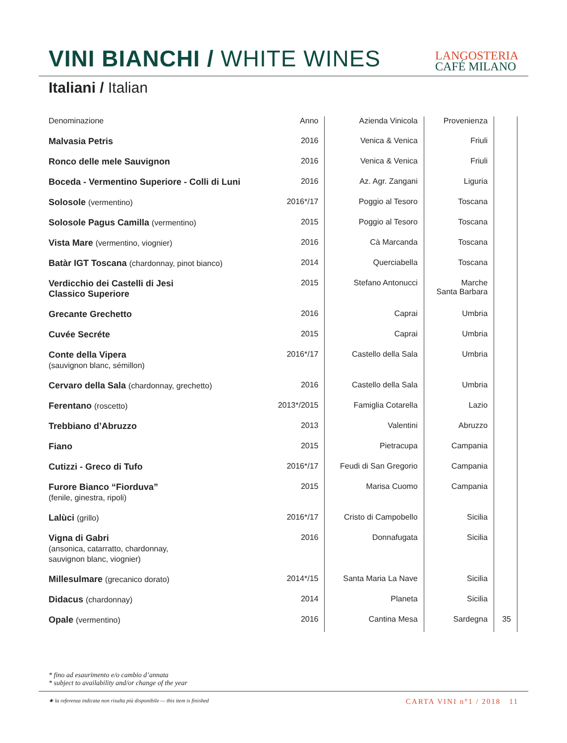VINI BIANCHI / WHITE WINES
LANGOSTERIA
CAFÉ MILANO
Italiani / Italian
| Denominazione | Anno | Azienda Vinicola | Provenienza | |
| --- | --- | --- | --- | --- |
| Malvasia Petris | 2016 | Venica & Venica | Friuli | |
| Ronco delle mele Sauvignon | 2016 | Venica & Venica | Friuli | |
| Boceda - Vermentino Superiore - Colli di Luni | 2016 | Az. Agr. Zangani | Liguria | |
| Solosole (vermentino) | 2016*/17 | Poggio al Tesoro | Toscana | |
| Solosole Pagus Camilla (vermentino) | 2015 | Poggio al Tesoro | Toscana | |
| Vista Mare (vermentino, viognier) | 2016 | Cà Marcanda | Toscana | |
| Batàr IGT Toscana (chardonnay, pinot bianco) | 2014 | Querciabella | Toscana | |
| Verdicchio dei Castelli di Jesi Classico Superiore | 2015 | Stefano Antonucci | Marche Santa Barbara | |
| Grecante Grechetto | 2016 | Caprai | Umbria | |
| Cuvée Secréte | 2015 | Caprai | Umbria | |
| Conte della Vipera (sauvignon blanc, sémillon) | 2016*/17 | Castello della Sala | Umbria | |
| Cervaro della Sala (chardonnay, grechetto) | 2016 | Castello della Sala | Umbria | |
| Ferentano (roscetto) | 2013*/2015 | Famiglia Cotarella | Lazio | |
| Trebbiano d’Abruzzo | 2013 | Valentini | Abruzzo | |
| Fiano | 2015 | Pietracupa | Campania | |
| Cutizzi - Greco di Tufo | 2016*/17 | Feudi di San Gregorio | Campania | |
| Furore Bianco “Fiorduva” (fenile, ginestra, ripoli) | 2015 | Marisa Cuomo | Campania | |
| Lalùci (grillo) | 2016*/17 | Cristo di Campobello | Sicilia | |
| Vigna di Gabri (ansonica, catarratto, chardonnay, sauvignon blanc, viognier) | 2016 | Donnafugata | Sicilia | |
| Millesulmare (grecanico dorato) | 2014*/15 | Santa Maria La Nave | Sicilia | |
| Didacus (chardonnay) | 2014 | Planeta | Sicilia | |
| Opale (vermentino) | 2016 | Cantina Mesa | Sardegna | 35 |
* fino ad esaurimento e/o cambio d’annata
* subject to availability and/or change of the year
★ la referenza indicata non risulta più disponibile — this item is finished
CARTA VINI n°1 / 2018 11